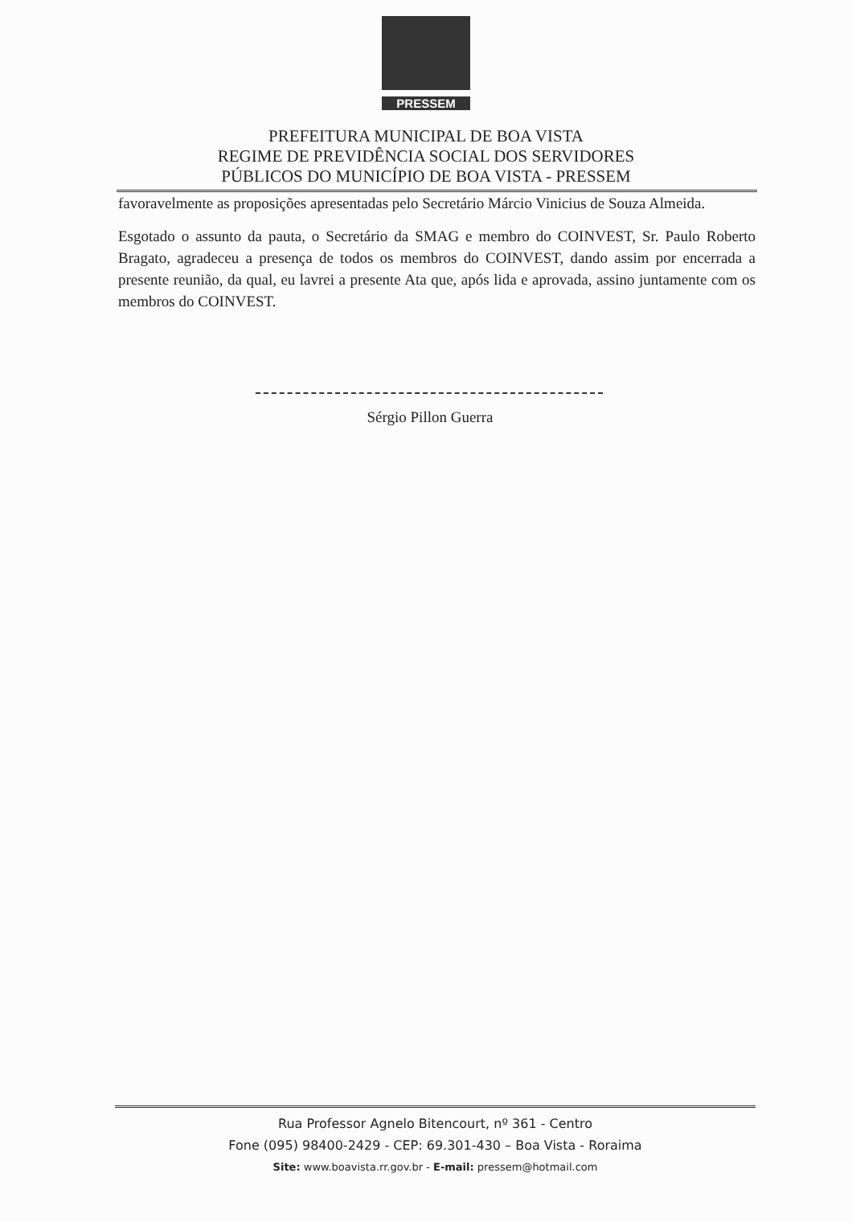PRESSEM
PREFEITURA MUNICIPAL DE BOA VISTA
REGIME DE PREVIDÊNCIA SOCIAL DOS SERVIDORES
PÚBLICOS DO MUNICÍPIO DE BOA VISTA - PRESSEM
favoravelmente as proposições apresentadas pelo Secretário Márcio Vinicius de Souza Almeida.
Esgotado o assunto da pauta, o Secretário da SMAG e membro do COINVEST, Sr. Paulo Roberto Bragato, agradeceu a presença de todos os membros do COINVEST, dando assim por encerrada a presente reunião, da qual, eu lavrei a presente Ata que, após lida e aprovada, assino juntamente com os membros do COINVEST.
Sérgio Pillon Guerra
Rua Professor Agnelo Bitencourt, nº 361 - Centro
Fone (095) 98400-2429 - CEP: 69.301-430 – Boa Vista - Roraima
Site: www.boavista.rr.gov.br - E-mail: pressem@hotmail.com